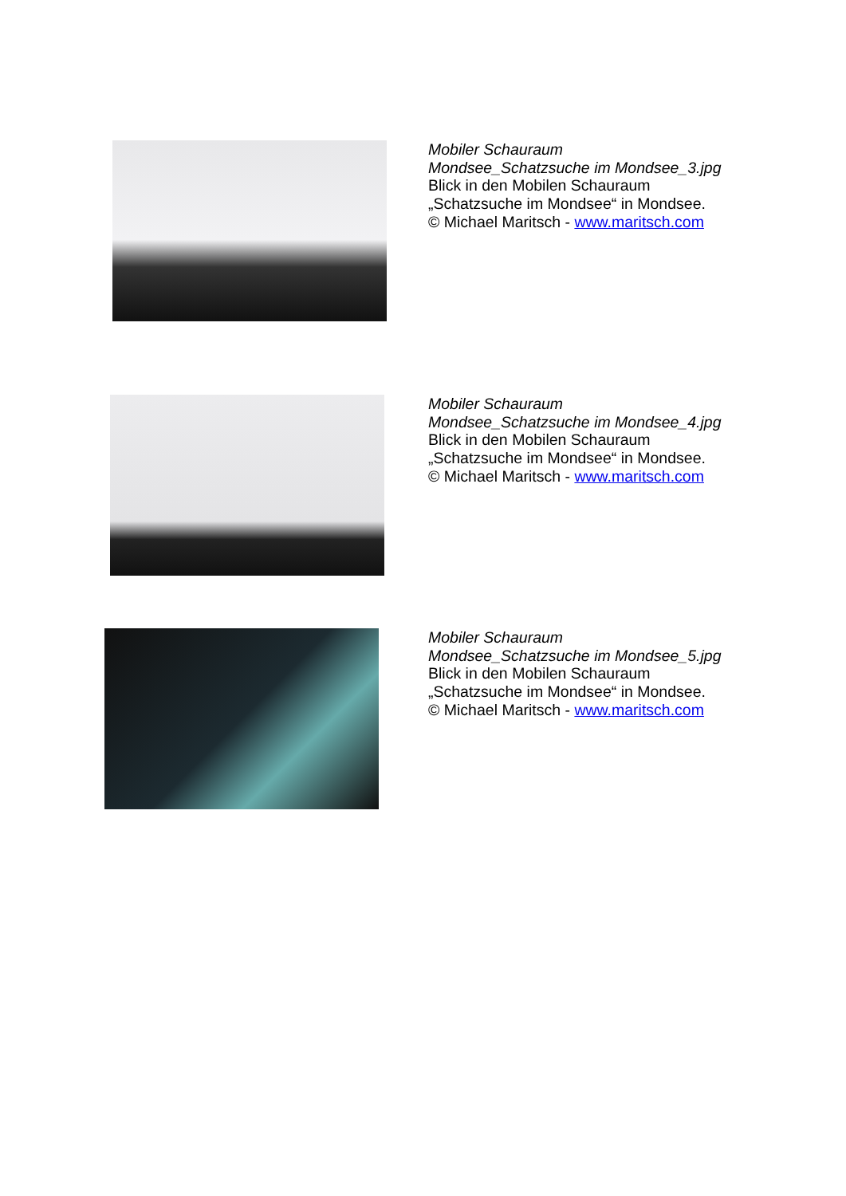Mobiler Schauraum
Mondsee_Schatzsuche im Mondsee_3.jpg
Blick in den Mobilen Schauraum
„Schatzsuche im Mondsee“ in Mondsee.
© Michael Maritsch - www.maritsch.com
Mobiler Schauraum
Mondsee_Schatzsuche im Mondsee_4.jpg
Blick in den Mobilen Schauraum
„Schatzsuche im Mondsee“ in Mondsee.
© Michael Maritsch - www.maritsch.com
Mobiler Schauraum
Mondsee_Schatzsuche im Mondsee_5.jpg
Blick in den Mobilen Schauraum
„Schatzsuche im Mondsee“ in Mondsee.
© Michael Maritsch - www.maritsch.com